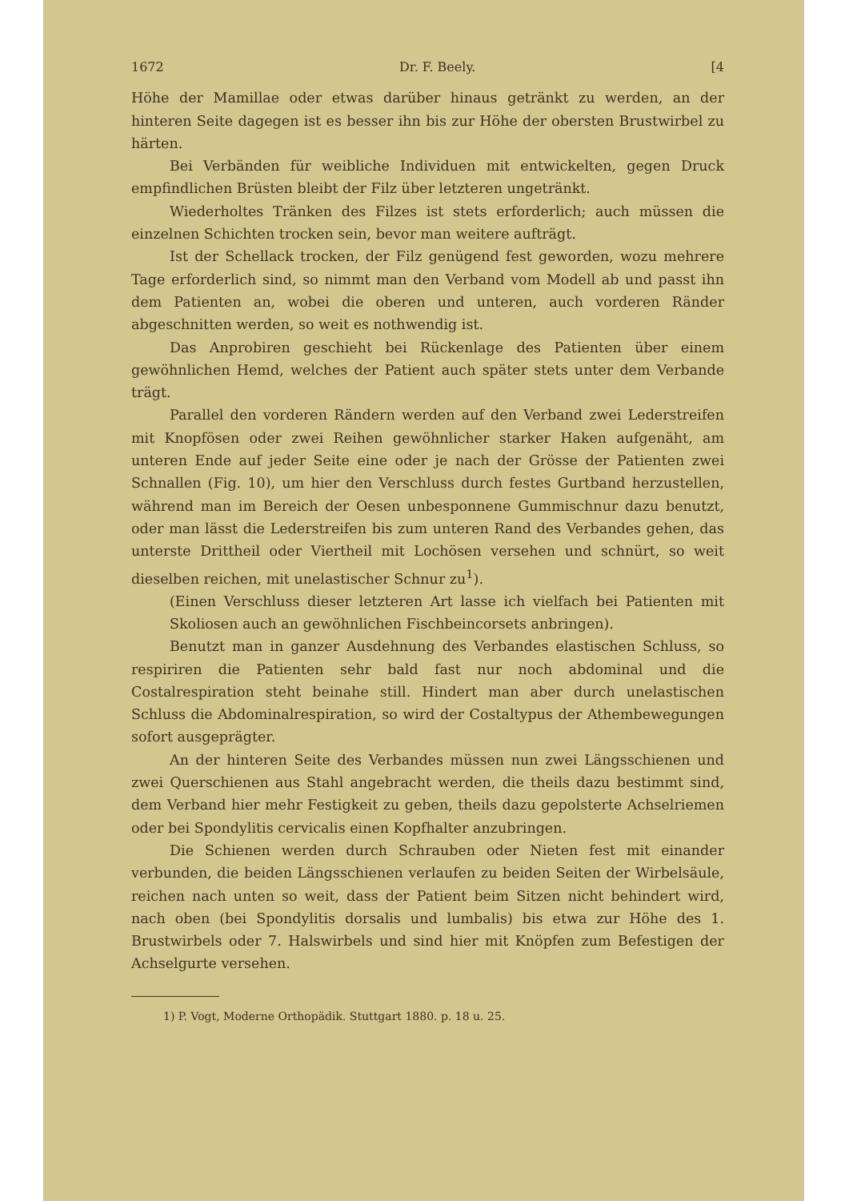1672 Dr. F. Beely. [4
Höhe der Mamillae oder etwas darüber hinaus getränkt zu werden, an der hinteren Seite dagegen ist es besser ihn bis zur Höhe der obersten Brustwirbel zu härten.
Bei Verbänden für weibliche Individuen mit entwickelten, gegen Druck empfindlichen Brüsten bleibt der Filz über letzteren ungetränkt.
Wiederholtes Tränken des Filzes ist stets erforderlich; auch müssen die einzelnen Schichten trocken sein, bevor man weitere aufträgt.
Ist der Schellack trocken, der Filz genügend fest geworden, wozu mehrere Tage erforderlich sind, so nimmt man den Verband vom Modell ab und passt ihn dem Patienten an, wobei die oberen und unteren, auch vorderen Ränder abgeschnitten werden, so weit es nothwendig ist.
Das Anprobiren geschieht bei Rückenlage des Patienten über einem gewöhnlichen Hemd, welches der Patient auch später stets unter dem Verbande trägt.
Parallel den vorderen Rändern werden auf den Verband zwei Lederstreifen mit Knopfösen oder zwei Reihen gewöhnlicher starker Haken aufgenäht, am unteren Ende auf jeder Seite eine oder je nach der Grösse der Patienten zwei Schnallen (Fig. 10), um hier den Verschluss durch festes Gurtband herzustellen, während man im Bereich der Oesen unbesponnene Gummischnur dazu benutzt, oder man lässt die Lederstreifen bis zum unteren Rand des Verbandes gehen, das unterste Drittheil oder Viertheil mit Lochösen versehen und schnürt, so weit dieselben reichen, mit unelastischer Schnur zu<sup>1</sup>).
(Einen Verschluss dieser letzteren Art lasse ich vielfach bei Patienten mit Skoliosen auch an gewöhnlichen Fischbeincorsets anbringen).
Benutzt man in ganzer Ausdehnung des Verbandes elastischen Schluss, so respiriren die Patienten sehr bald fast nur noch abdominal und die Costalrespiration steht beinahe still. Hindert man aber durch unelastischen Schluss die Abdominalrespiration, so wird der Costaltypus der Athembewegungen sofort ausgeprägter.
An der hinteren Seite des Verbandes müssen nun zwei Längsschienen und zwei Querschienen aus Stahl angebracht werden, die theils dazu bestimmt sind, dem Verband hier mehr Festigkeit zu geben, theils dazu gepolsterte Achselriemen oder bei Spondylitis cervicalis einen Kopfhalter anzubringen.
Die Schienen werden durch Schrauben oder Nieten fest mit einander verbunden, die beiden Längsschienen verlaufen zu beiden Seiten der Wirbelsäule, reichen nach unten so weit, dass der Patient beim Sitzen nicht behindert wird, nach oben (bei Spondylitis dorsalis und lumbalis) bis etwa zur Höhe des 1. Brustwirbels oder 7. Halswirbels und sind hier mit Knöpfen zum Befestigen der Achselgurte versehen.
1) P. Vogt, Moderne Orthopädik. Stuttgart 1880. p. 18 u. 25.